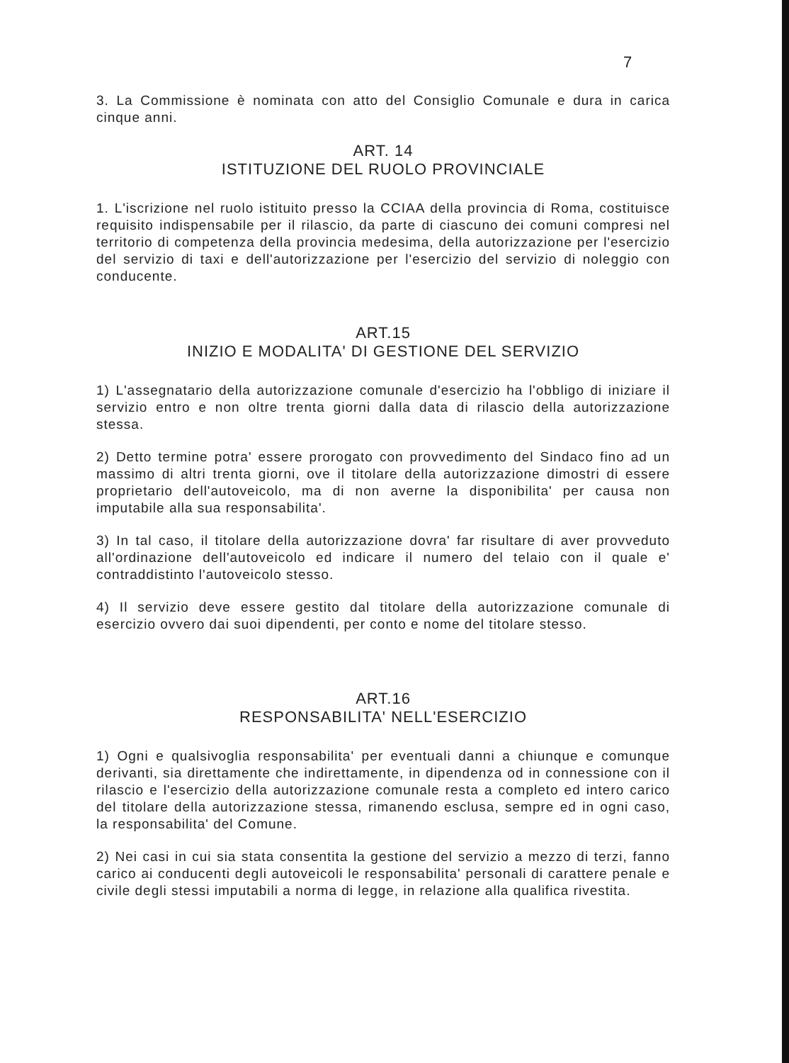7
3. La Commissione è nominata con atto del Consiglio Comunale e dura in carica cinque anni.
ART. 14
ISTITUZIONE DEL RUOLO PROVINCIALE
1. L'iscrizione nel ruolo istituito presso la CCIAA della provincia di Roma, costituisce requisito indispensabile per il rilascio, da parte di ciascuno dei comuni compresi nel territorio di competenza della provincia medesima, della autorizzazione per l'esercizio del servizio di taxi e dell'autorizzazione per l'esercizio del servizio di noleggio con conducente.
ART.15
INIZIO E MODALITA' DI GESTIONE DEL SERVIZIO
1) L'assegnatario della autorizzazione comunale d'esercizio ha l'obbligo di iniziare il servizio entro e non oltre trenta giorni dalla data di rilascio della autorizzazione stessa.
2) Detto termine potra' essere prorogato con provvedimento del Sindaco fino ad un massimo di altri trenta giorni, ove il titolare della autorizzazione dimostri di essere proprietario dell'autoveicolo, ma di non averne la disponibilita' per causa non imputabile alla sua responsabilita'.
3) In tal caso, il titolare della autorizzazione dovra' far risultare di aver provveduto all'ordinazione dell'autoveicolo ed indicare il numero del telaio con il quale e' contraddistinto l'autoveicolo stesso.
4) Il servizio deve essere gestito dal titolare della autorizzazione comunale di esercizio ovvero dai suoi dipendenti, per conto e nome del titolare stesso.
ART.16
RESPONSABILITA' NELL'ESERCIZIO
1) Ogni e qualsivoglia responsabilita' per eventuali danni a chiunque e comunque derivanti, sia direttamente che indirettamente, in dipendenza od in connessione con il rilascio e l'esercizio della autorizzazione comunale resta a completo ed intero carico del titolare della autorizzazione stessa, rimanendo esclusa, sempre ed in ogni caso, la responsabilita' del Comune.
2) Nei casi in cui sia stata consentita la gestione del servizio a mezzo di terzi, fanno carico ai conducenti degli autoveicoli le responsabilita' personali di carattere penale e civile degli stessi imputabili a norma di legge, in relazione alla qualifica rivestita.